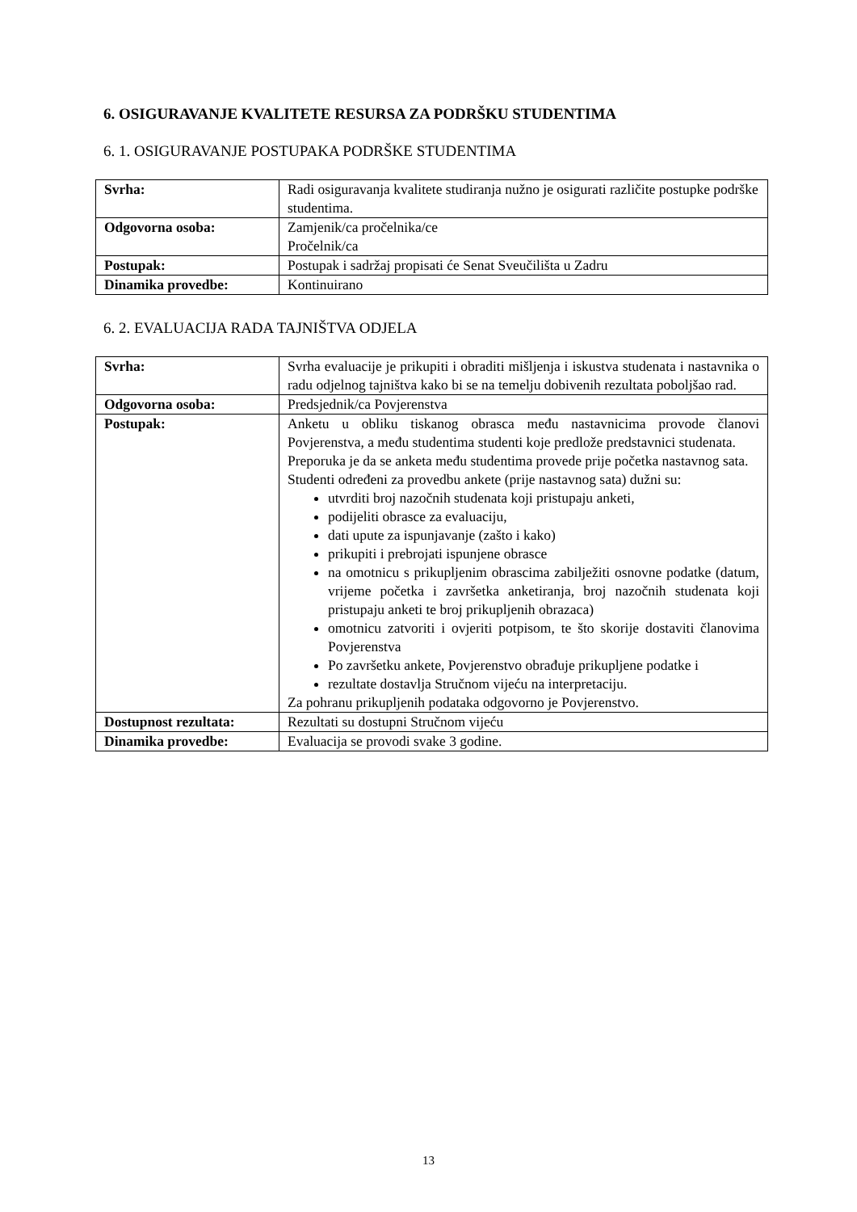6. OSIGURAVANJE KVALITETE RESURSA ZA PODRŠKU STUDENTIMA
6. 1. OSIGURAVANJE POSTUPAKA PODRŠKE STUDENTIMA
| Svrha: | Radi osiguravanja kvalitete studiranja nužno je osigurati različite postupke podrške studentima. |
| Odgovorna osoba: | Zamjenik/ca pročelnika/ce Pročelnik/ca |
| Postupak: | Postupak i sadržaj propisati će Senat Sveučilišta u Zadru |
| Dinamika provedbe: | Kontinuirano |
6. 2. EVALUACIJA RADA TAJNIŠTVA ODJELA
| Svrha: | Svrha evaluacije je prikupiti i obraditi mišljenja i iskustva studenata i nastavnika o radu odjelnog tajništva kako bi se na temelju dobivenih rezultata poboljšao rad. |
| Odgovorna osoba: | Predsjednik/ca Povjerenstva |
| Postupak: | Anketu u obliku tiskanog obrasca među nastavnicima provode članovi Povjerenstva, a među studentima studenti koje predlože predstavnici studenata. Preporuka je da se anketa među studentima provede prije početka nastavnog sata. Studenti određeni za provedbu ankete (prije nastavnog sata) dužni su: utvrditi broj nazočnih studenata koji pristupaju anketi, podijeliti obrasce za evaluaciju, dati upute za ispunjavanje (zašto i kako) prikupiti i prebrojati ispunjene obrasce na omotnicu s prikupljenim obrascima zabilježiti osnovne podatke (datum, vrijeme početka i završetka anketiranja, broj nazočnih studenata koji pristupaju anketi te broj prikupljenih obrazaca) omotnicu zatvoriti i ovjeriti potpisom, te što skorije dostaviti članovima Povjerenstva Po završetku ankete, Povjerenstvo obrađuje prikupljene podatke i rezultate dostavlja Stručnom vijeću na interpretaciju. Za pohranu prikupljenih podataka odgovorno je Povjerenstvo. |
| Dostupnost rezultata: | Rezultati su dostupni Stručnom vijeću |
| Dinamika provedbe: | Evaluacija se provodi svake 3 godine. |
13